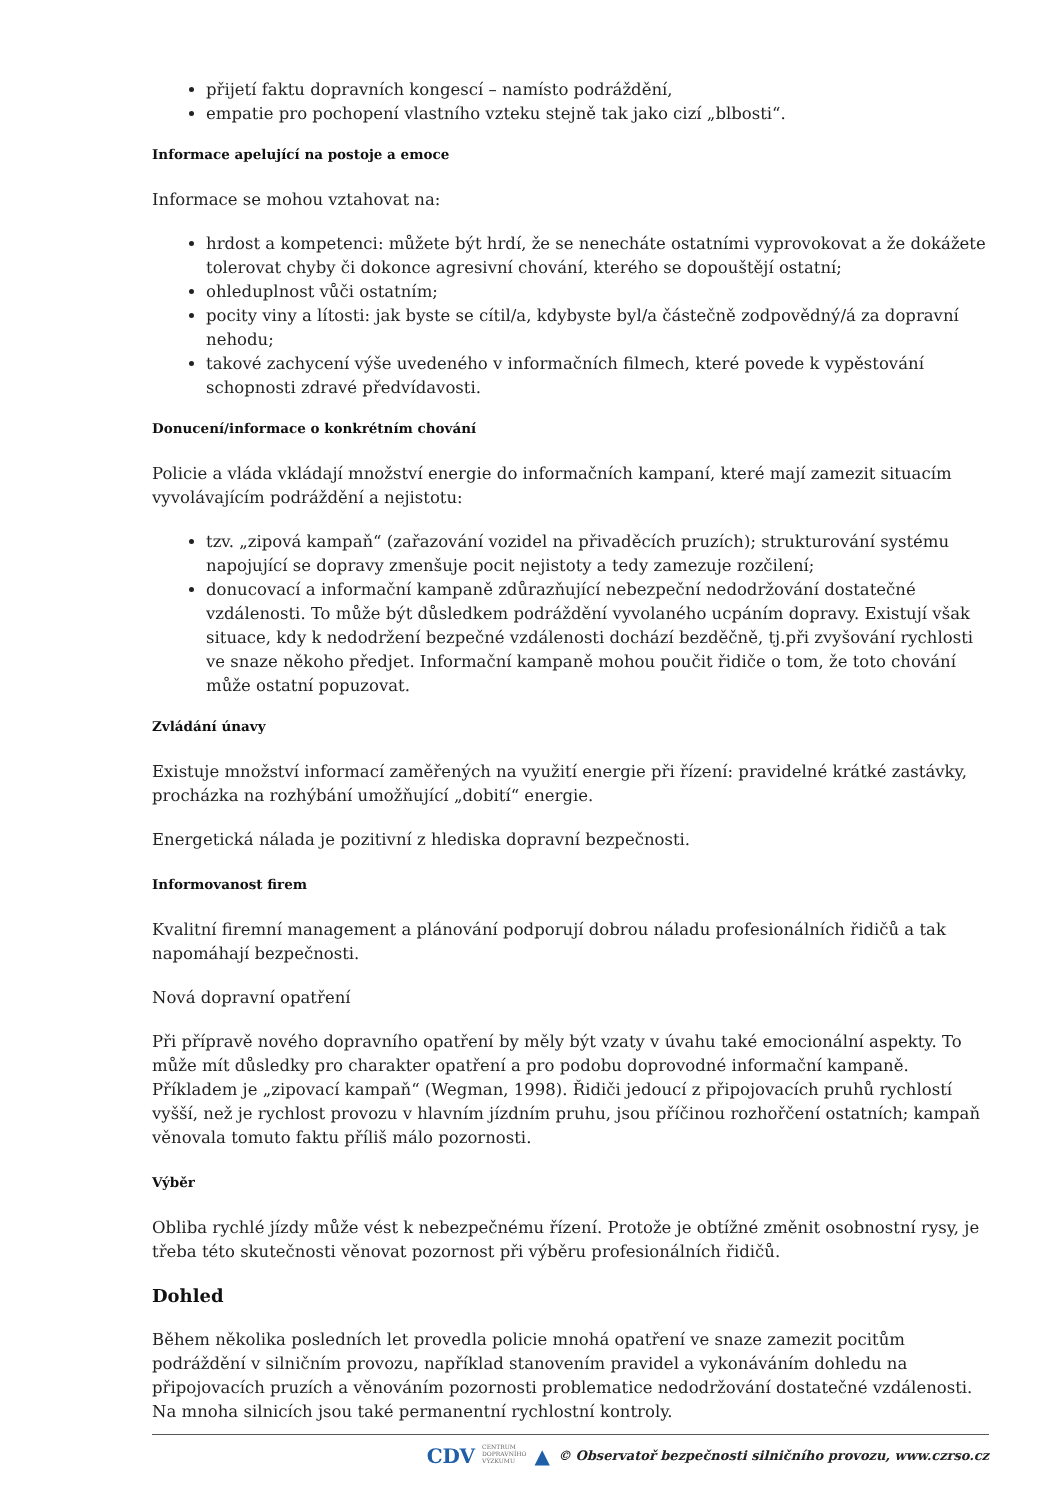přijetí faktu dopravních kongescí – namísto podráždění,
empatie pro pochopení vlastního vzteku stejně tak jako cizí „blbosti“.
Informace apelující na postoje a emoce
Informace se mohou vztahovat na:
hrdost a kompetenci: můžete být hrdí, že se nenecháte ostatními vyprovokovat a že dokážete tolerovat chyby či dokonce agresivní chování, kterého se dopouštějí ostatní;
ohleduplnost vůči ostatním;
pocity viny a lítosti: jak byste se cítil/a, kdybyste byl/a částečně zodpovědný/á za dopravní nehodu;
takové zachycení výše uvedeného v informačních filmech, které povede k vypěstování schopnosti zdravé předvídavosti.
Donucení/informace o konkrétním chování
Policie a vláda vkládají množství energie do informačních kampaní, které mají zamezit situacím vyvolávajícím podráždění a nejistotu:
tzv. „zipová kampaň“ (zařazování vozidel na přivaděcích pruzích); strukturování systému napojující se dopravy zmenšuje pocit nejistoty a tedy zamezuje rozčilení;
donucovací a informační kampaně zdůrazňující nebezpeční nedodržování dostatečné vzdálenosti. To může být důsledkem podráždění vyvolaného ucpáním dopravy. Existují však situace, kdy k nedodržení bezpečné vzdálenosti dochází bezděčně, tj.při zvyšování rychlosti ve snaze někoho předjet. Informační kampaně mohou poučit řidiče o tom, že toto chování může ostatní popuzovat.
Zvládání únavy
Existuje množství informací zaměřených na využití energie při řízení: pravidelné krátké zastávky, procházka na rozhýbání umožňující „dobití“ energie.
Energetická nálada je pozitivní z hlediska dopravní bezpečnosti.
Informovanost firem
Kvalitní firemní management a plánování podporují dobrou náladu profesionálních řidičů a tak napomáhají bezpečnosti.
Nová dopravní opatření
Při přípravě nového dopravního opatření by měly být vzaty v úvahu také emocionální aspekty. To může mít důsledky pro charakter opatření a pro podobu doprovodné informační kampaně. Příkladem je „zipovací kampaň“ (Wegman, 1998). Řidiči jedoucí z připojovacích pruhů rychlostí vyšší, než je rychlost provozu v hlavním jízdním pruhu, jsou příčinou rozhořčení ostatních; kampaň věnovala tomuto faktu příliš málo pozornosti.
Výběr
Obliba rychlé jízdy může vést k nebezpečnému řízení. Protože je obtížné změnit osobnostní rysy, je třeba této skutečnosti věnovat pozornost při výběru profesionálních řidičů.
Dohled
Během několika posledních let provedla policie mnohá opatření ve snaze zamezit pocitům podráždění v silničním provozu, například stanovením pravidel a vykonáváním dohledu na připojovacích pruzích a věnováním pozornosti problematice nedodržování dostatečné vzdálenosti. Na mnoha silnicích jsou také permanentní rychlostní kontroly.
CDV CENTRUM
DOPRAVNÍHO
VÝZKUMU ▲ © Observatoř bezpečnosti silničního provozu, www.czrso.cz